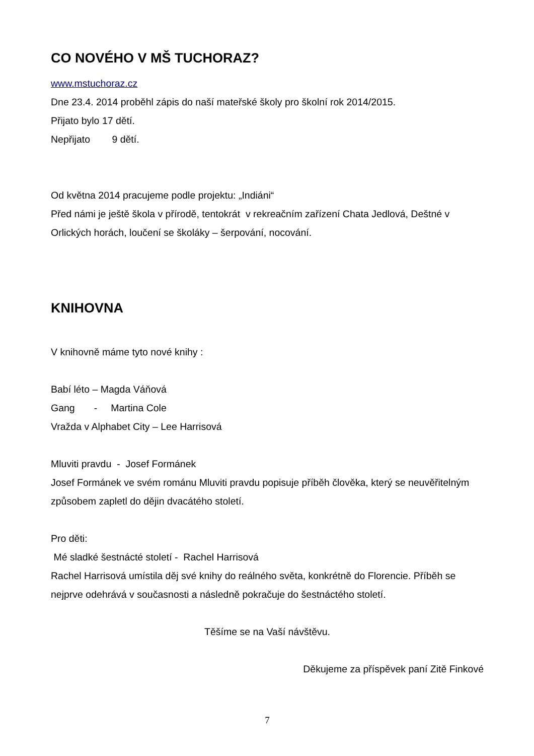CO NOVÉHO V MŠ TUCHORAZ?
www.mstuchoraz.cz
Dne 23.4. 2014 proběhl zápis do naší mateřské školy pro školní rok 2014/2015.
Přijato bylo 17 dětí.
Nepřijato 9 dětí.
Od května 2014 pracujeme podle projektu: „Indiáni“
Před námi je ještě škola v přírodě, tentokrát v rekreačním zařízení Chata Jedlová, Deštné v Orlických horách, loučení se školáky – šerpování, nocování.
KNIHOVNA
V knihovně máme tyto nové knihy :
Babí léto – Magda Váňová
Gang - Martina Cole
Vražda v Alphabet City – Lee Harrisová
Mluviti pravdu - Josef Formánek
Josef Formánek ve svém románu Mluviti pravdu popisuje příběh člověka, který se neuvěřitelným způsobem zapletl do dějin dvacátého století.
Pro děti:
Mé sladké šestnácté století - Rachel Harrisová
Rachel Harrisová umístila děj své knihy do reálného světa, konkrétně do Florencie. Příběh se nejprve odehrává v současnosti a následně pokračuje do šestnáctého století.
Těšíme se na Vaší návštěvu.
Děkujeme za příspěvek paní Zitě Finkové
7